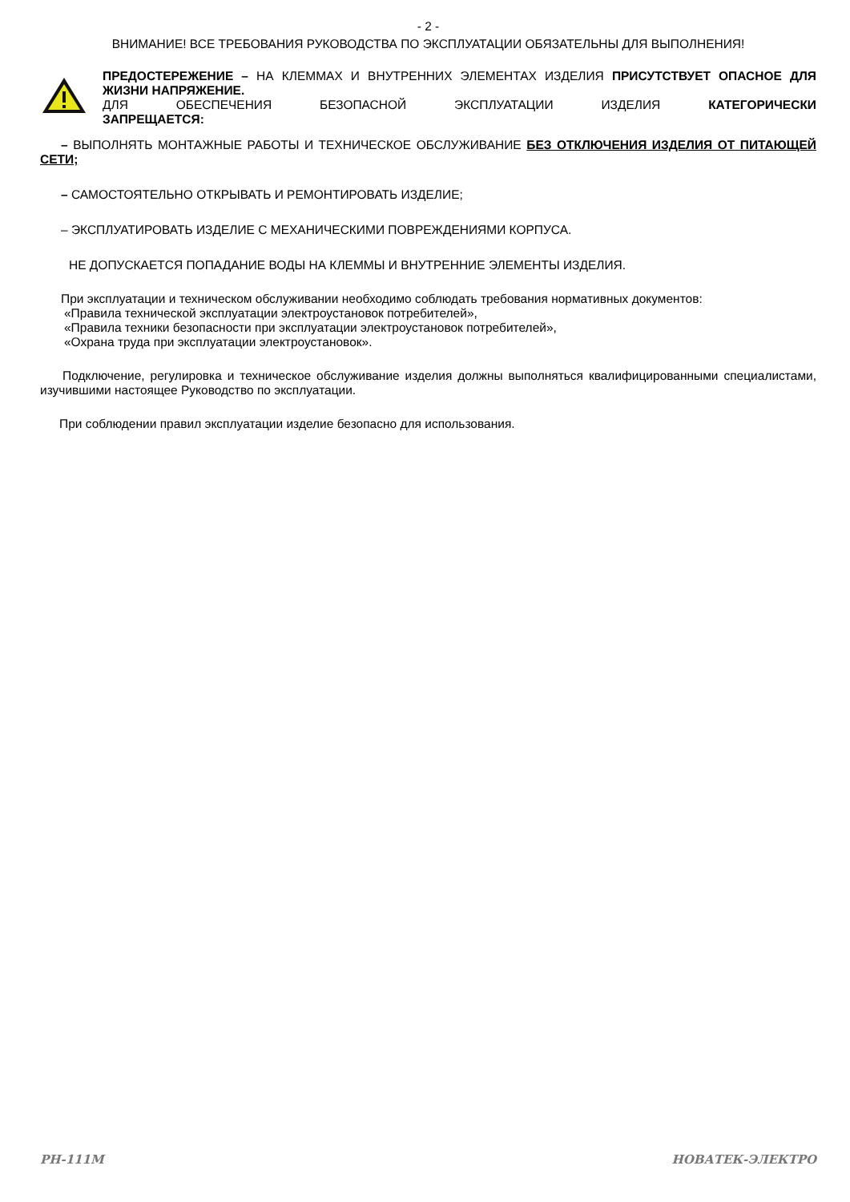- 2 -
ВНИМАНИЕ! ВСЕ ТРЕБОВАНИЯ РУКОВОДСТВА ПО ЭКСПЛУАТАЦИИ ОБЯЗАТЕЛЬНЫ ДЛЯ ВЫПОЛНЕНИЯ!
ПРЕДОСТЕРЕЖЕНИЕ – НА КЛЕММАХ И ВНУТРЕННИХ ЭЛЕМЕНТАХ ИЗДЕЛИЯ ПРИСУТСТВУЕТ ОПАСНОЕ ДЛЯ ЖИЗНИ НАПРЯЖЕНИЕ.
ДЛЯ ОБЕСПЕЧЕНИЯ БЕЗОПАСНОЙ ЭКСПЛУАТАЦИИ ИЗДЕЛИЯ КАТЕГОРИЧЕСКИ
ЗАПРЕЩАЕТСЯ:
– ВЫПОЛНЯТЬ МОНТАЖНЫЕ РАБОТЫ И ТЕХНИЧЕСКОЕ ОБСЛУЖИВАНИЕ БЕЗ ОТКЛЮЧЕНИЯ ИЗДЕЛИЯ ОТ ПИТАЮЩЕЙ СЕТИ;
– САМОСТОЯТЕЛЬНО ОТКРЫВАТЬ И РЕМОНТИРОВАТЬ ИЗДЕЛИЕ;
– ЭКСПЛУАТИРОВАТЬ ИЗДЕЛИЕ С МЕХАНИЧЕСКИМИ ПОВРЕЖДЕНИЯМИ КОРПУСА.
НЕ ДОПУСКАЕТСЯ ПОПАДАНИЕ ВОДЫ НА КЛЕММЫ И ВНУТРЕННИЕ ЭЛЕМЕНТЫ ИЗДЕЛИЯ.
При эксплуатации и техническом обслуживании необходимо соблюдать требования нормативных документов:
«Правила технической эксплуатации электроустановок потребителей»,
«Правила техники безопасности при эксплуатации электроустановок потребителей»,
«Охрана труда при эксплуатации электроустановок».
Подключение, регулировка и техническое обслуживание изделия должны выполняться квалифицированными специалистами, изучившими настоящее Руководство по эксплуатации.
При соблюдении правил эксплуатации изделие безопасно для использования.
РН-111М НОВАТЕК-ЭЛЕКТРО